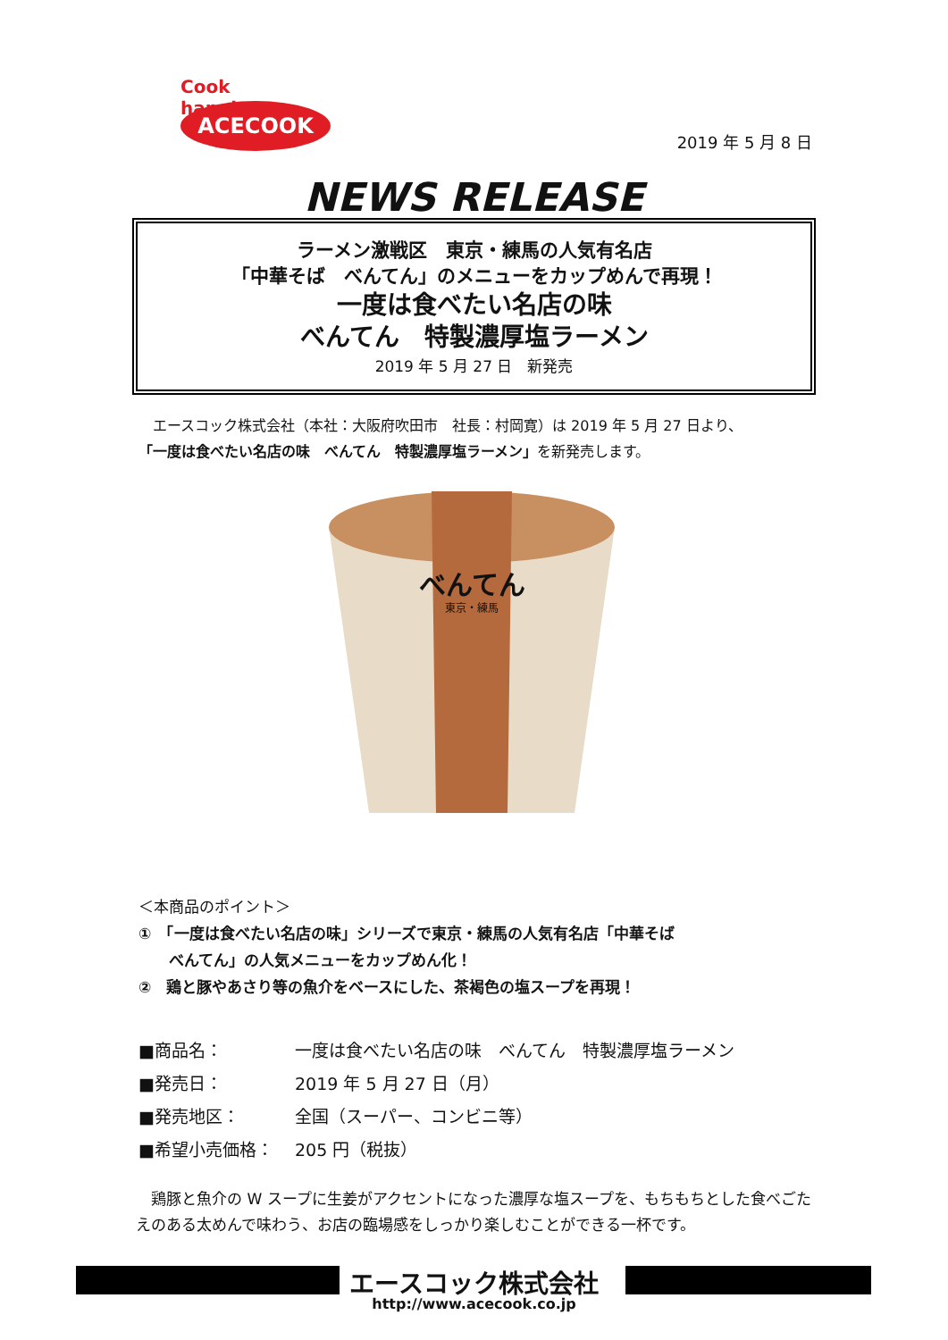Cook happiness
ACECOOK
2019 年 5 月 8 日
NEWS RELEASE
ラーメン激戦区　東京・練馬の人気有名店
「中華そば　べんてん」のメニューをカップめんで再現！
一度は食べたい名店の味
べんてん　特製濃厚塩ラーメン
2019 年 5 月 27 日　新発売
　エースコック株式会社（本社：大阪府吹田市　社長：村岡寛）は 2019 年 5 月 27 日より、
「一度は食べたい名店の味　べんてん　特製濃厚塩ラーメン」を新発売します。
べんてん
東京・練馬
＜本商品のポイント＞
①　「一度は食べたい名店の味」シリーズで東京・練馬の人気有名店「中華そば
　　べんてん」の人気メニューをカップめん化！
②　鶏と豚やあさり等の魚介をベースにした、茶褐色の塩スープを再現！
■商品名： 一度は食べたい名店の味　べんてん　特製濃厚塩ラーメン
■発売日： 2019 年 5 月 27 日（月）
■発売地区： 全国（スーパー、コンビニ等）
■希望小売価格： 205 円（税抜）
　鶏豚と魚介の W スープに生姜がアクセントになった濃厚な塩スープを、もちもちとした食べごたえのある太めんで味わう、お店の臨場感をしっかり楽しむことができる一杯です。
エースコック株式会社
http://www.acecook.co.jp